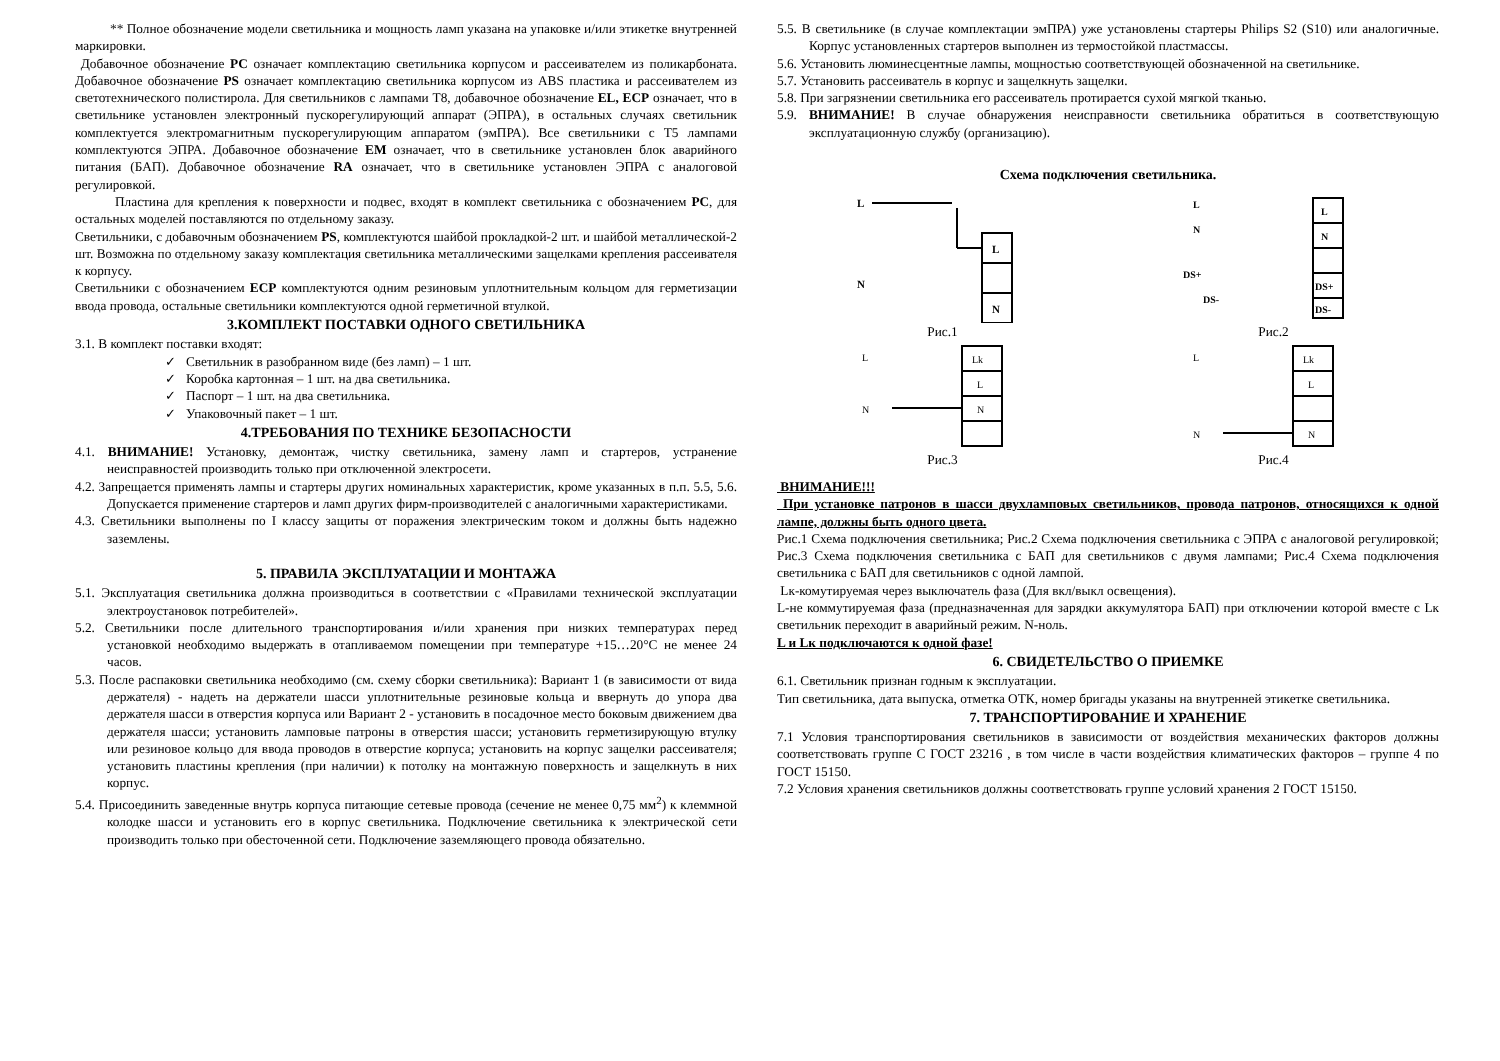** Полное обозначение модели светильника и мощность ламп указана на упаковке и/или этикетке внутренней маркировки.
Добавочное обозначение PC означает комплектацию светильника корпусом и рассеивателем из поликарбоната. Добавочное обозначение PS означает комплектацию светильника корпусом из ABS пластика и рассеивателем из светотехнического полистирола. Для светильников с лампами Т8, добавочное обозначение EL, ECP означает, что в светильнике установлен электронный пускорегулирующий аппарат (ЭПРА), в остальных случаях светильник комплектуется электромагнитным пускорегулирующим аппаратом (эмПРА). Все светильники с Т5 лампами комплектуются ЭПРА. Добавочное обозначение EM означает, что в светильнике установлен блок аварийного питания (БАП). Добавочное обозначение RA означает, что в светильнике установлен ЭПРА с аналоговой регулировкой.
Пластина для крепления к поверхности и подвес, входят в комплект светильника с обозначением PC, для остальных моделей поставляются по отдельному заказу.
Светильники, с добавочным обозначением PS, комплектуются шайбой прокладкой-2 шт. и шайбой металлической-2 шт. Возможна по отдельному заказу комплектация светильника металлическими защелками крепления рассеивателя к корпусу.
Светильники с обозначением ECP комплектуются одним резиновым уплотнительным кольцом для герметизации ввода провода, остальные светильники комплектуются одной герметичной втулкой.
3.КОМПЛЕКТ ПОСТАВКИ ОДНОГО СВЕТИЛЬНИКА
3.1. В комплект поставки входят:
✓ Светильник в разобранном виде (без ламп) – 1 шт.
✓ Коробка картонная – 1 шт. на два светильника.
✓ Паспорт – 1 шт. на два светильника.
✓ Упаковочный пакет – 1 шт.
4.ТРЕБОВАНИЯ ПО ТЕХНИКЕ БЕЗОПАСНОСТИ
4.1. ВНИМАНИЕ! Установку, демонтаж, чистку светильника, замену ламп и стартеров, устранение неисправностей производить только при отключенной электросети.
4.2. Запрещается применять лампы и стартеры других номинальных характеристик, кроме указанных в п.п. 5.5, 5.6. Допускается применение стартеров и ламп других фирм-производителей с аналогичными характеристиками.
4.3. Светильники выполнены по I классу защиты от поражения электрическим током и должны быть надежно заземлены.
5. ПРАВИЛА ЭКСПЛУАТАЦИИ И МОНТАЖА
5.1. Эксплуатация светильника должна производиться в соответствии с «Правилами технической эксплуатации электроустановок потребителей».
5.2. Светильники после длительного транспортирования и/или хранения при низких температурах перед установкой необходимо выдержать в отапливаемом помещении при температуре +15…20°С не менее 24 часов.
5.3. После распаковки светильника необходимо (см. схему сборки светильника): Вариант 1 (в зависимости от вида держателя) - надеть на держатели шасси уплотнительные резиновые кольца и ввернуть до упора два держателя шасси в отверстия корпуса или Вариант 2 - установить в посадочное место боковым движением два держателя шасси; установить ламповые патроны в отверстия шасси; установить герметизирующую втулку или резиновое кольцо для ввода проводов в отверстие корпуса; установить на корпус защелки рассеивателя; установить пластины крепления (при наличии) к потолку на монтажную поверхность и защелкнуть в них корпус.
5.4. Присоединить заведенные внутрь корпуса питающие сетевые провода (сечение не менее 0,75 мм<sup>2</sup>) к клеммной колодке шасси и установить его в корпус светильника. Подключение светильника к электрической сети производить только при обесточенной сети. Подключение заземляющего провода обязательно.
5.5. В светильнике (в случае комплектации эмПРА) уже установлены стартеры Philips S2 (S10) или аналогичные. Корпус установленных стартеров выполнен из термостойкой пластмассы.
5.6. Установить люминесцентные лампы, мощностью соответствующей обозначенной на светильнике.
5.7. Установить рассеиватель в корпус и защелкнуть защелки.
5.8. При загрязнении светильника его рассеиватель протирается сухой мягкой тканью.
5.9. ВНИМАНИЕ! В случае обнаружения неисправности светильника обратиться в соответствующую эксплуатационную службу (организацию).
Схема подключения светильника.
L
N
L
N
Рис.1
L
N
DS+
DS-
L
N
DS+
DS-
Рис.2
Lk
L
N
L
N
Рис.3
Lk
L
N
L
N
Рис.4
ВНИМАНИЕ!!!
При установке патронов в шасси двухламповых светильников, провода патронов, относящихся к одной лампе, должны быть одного цвета.
Рис.1 Схема подключения светильника; Рис.2 Схема подключения светильника с ЭПРА с аналоговой регулировкой; Рис.3 Схема подключения светильника с БАП для светильников с двумя лампами; Рис.4 Схема подключения светильника с БАП для светильников с одной лампой.
Lк-комутируемая через выключатель фаза (Для вкл/выкл освещения).
L-не коммутируемая фаза (предназначенная для зарядки аккумулятора БАП) при отключении которой вместе с Lк светильник переходит в аварийный режим. N-ноль.
L и Lк подключаются к одной фазе!
6. СВИДЕТЕЛЬСТВО О ПРИЕМКЕ
6.1. Светильник признан годным к эксплуатации.
Тип светильника, дата выпуска, отметка ОТК, номер бригады указаны на внутренней этикетке светильника.
7. ТРАНСПОРТИРОВАНИЕ И ХРАНЕНИЕ
7.1 Условия транспортирования светильников в зависимости от воздействия механических факторов должны соответствовать группе С ГОСТ 23216 , в том числе в части воздействия климатических факторов – группе 4 по ГОСТ 15150.
7.2 Условия хранения светильников должны соответствовать группе условий хранения 2 ГОСТ 15150.